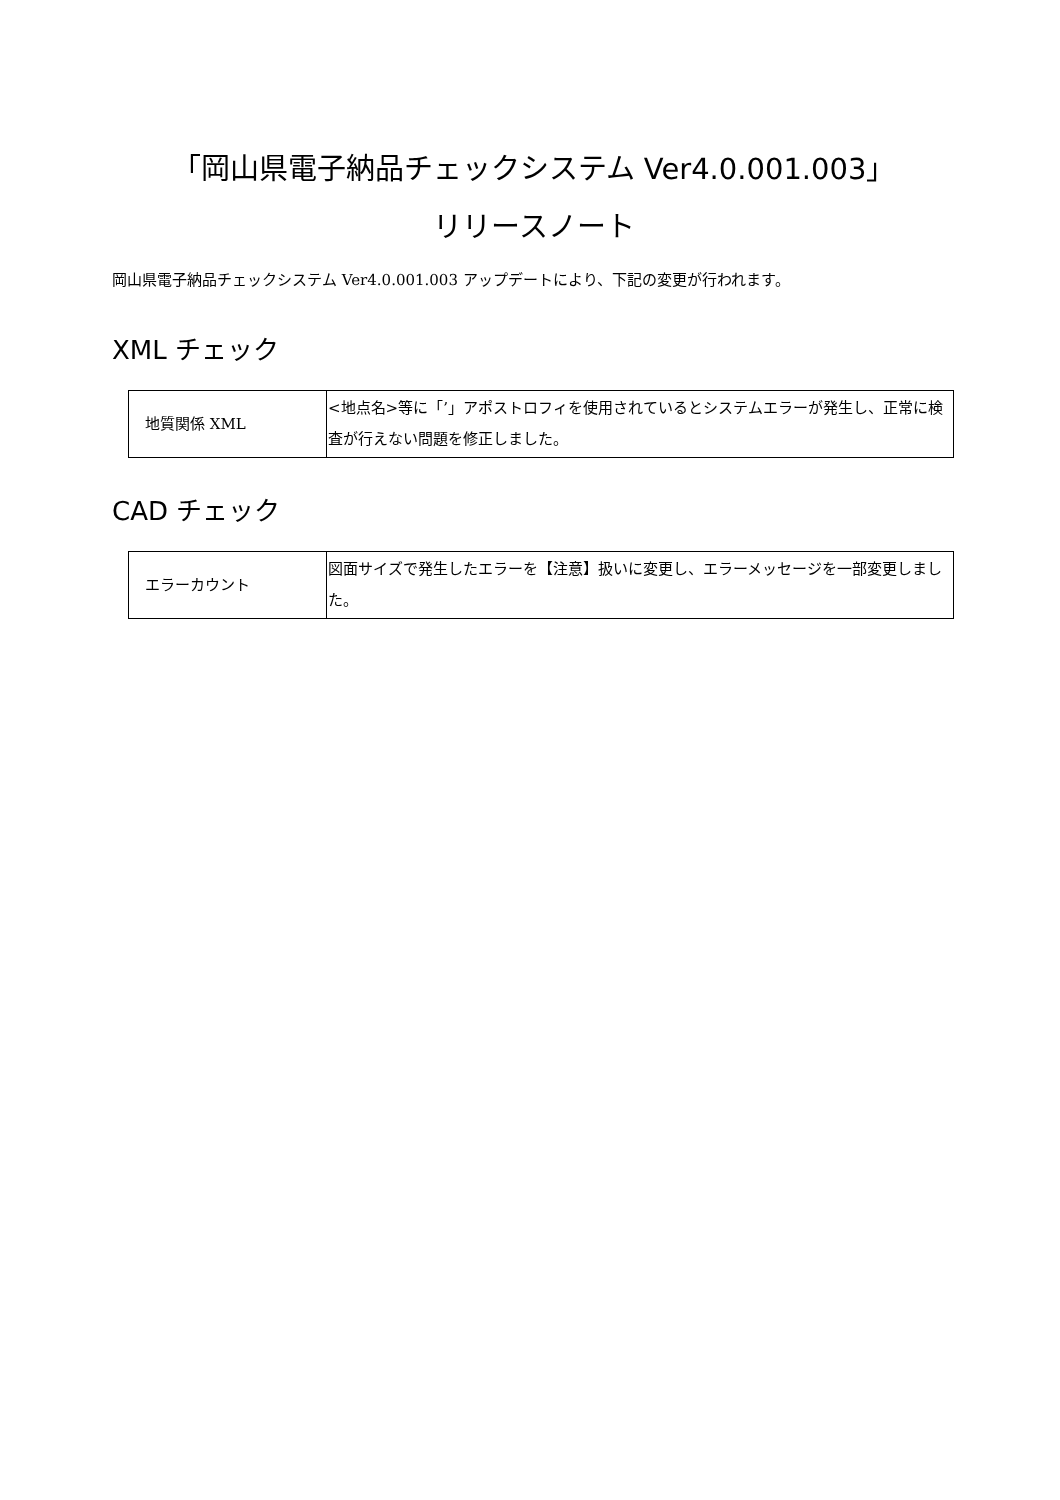「岡山県電子納品チェックシステム Ver4.0.001.003」
リリースノート
岡山県電子納品チェックシステム Ver4.0.001.003 アップデートにより、下記の変更が行われます。
XML チェック
| 地質関係 XML | <地点名>等に「’」アポストロフィを使用されているとシステムエラーが発生し、正常に検査が行えない問題を修正しました。 |
CAD チェック
| エラーカウント | 図面サイズで発生したエラーを【注意】扱いに変更し、エラーメッセージを一部変更しました。 |